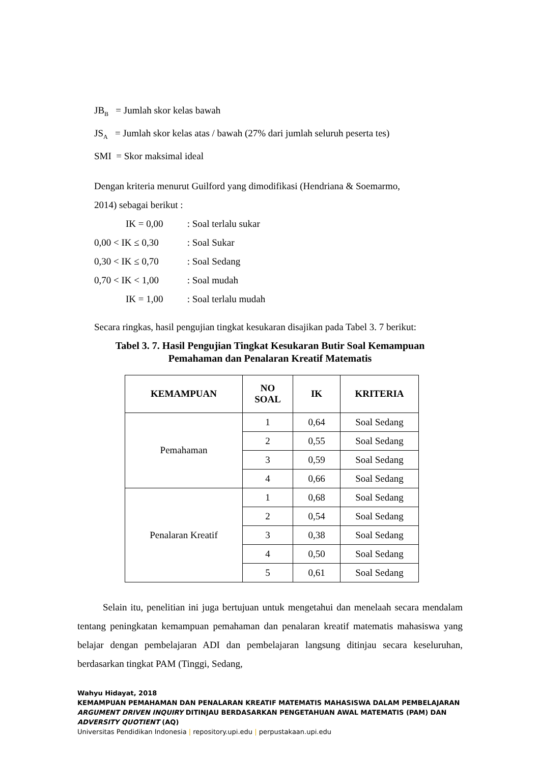JB<sub>B</sub> = Jumlah skor kelas bawah
JS<sub>A</sub> = Jumlah skor kelas atas / bawah (27% dari jumlah seluruh peserta tes)
SMI = Skor maksimal ideal
Dengan kriteria menurut Guilford yang dimodifikasi (Hendriana & Soemarmo,
2014) sebagai berikut :
IK = 0,00 : Soal terlalu sukar
0,00 < IK ≤ 0,30 : Soal Sukar
0,30 < IK ≤ 0,70 : Soal Sedang
0,70 < IK < 1,00 : Soal mudah
IK = 1,00 : Soal terlalu mudah
Secara ringkas, hasil pengujian tingkat kesukaran disajikan pada Tabel 3. 7 berikut:
Tabel 3. 7. Hasil Pengujian Tingkat Kesukaran Butir Soal Kemampuan
Pemahaman dan Penalaran Kreatif Matematis
| KEMAMPUAN | NO SOAL | IK | KRITERIA |
| --- | --- | --- | --- |
| Pemahaman | 1 | 0,64 | Soal Sedang |
| | 2 | 0,55 | Soal Sedang |
| | 3 | 0,59 | Soal Sedang |
| | 4 | 0,66 | Soal Sedang |
| Penalaran Kreatif | 1 | 0,68 | Soal Sedang |
| | 2 | 0,54 | Soal Sedang |
| | 3 | 0,38 | Soal Sedang |
| | 4 | 0,50 | Soal Sedang |
| | 5 | 0,61 | Soal Sedang |
Selain itu, penelitian ini juga bertujuan untuk mengetahui dan menelaah secara mendalam tentang peningkatan kemampuan pemahaman dan penalaran kreatif matematis mahasiswa yang belajar dengan pembelajaran ADI dan pembelajaran langsung ditinjau secara keseluruhan, berdasarkan tingkat PAM (Tinggi, Sedang,
Wahyu Hidayat, 2018
KEMAMPUAN PEMAHAMAN DAN PENALARAN KREATIF MATEMATIS MAHASISWA DALAM PEMBELAJARAN ARGUMENT DRIVEN INQUIRY DITINJAU BERDASARKAN PENGETAHUAN AWAL MATEMATIS (PAM) DAN ADVERSITY QUOTIENT (AQ)
Universitas Pendidikan Indonesia | repository.upi.edu | perpustakaan.upi.edu